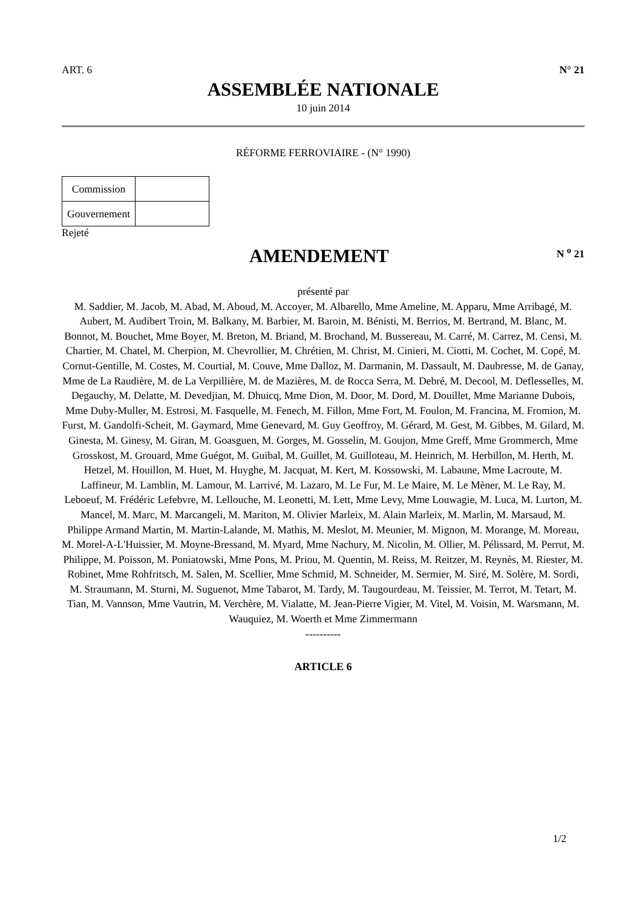ART. 6 N° 21
ASSEMBLÉE NATIONALE
10 juin 2014
RÉFORME FERROVIAIRE - (N° 1990)
| Commission | |
| Gouvernement | |
Rejeté
AMENDEMENT
N <sup>o</sup> 21
présenté par
M. Saddier, M. Jacob, M. Abad, M. Aboud, M. Accoyer, M. Albarello, Mme Ameline, M. Apparu, Mme Arribagé, M. Aubert, M. Audibert Troin, M. Balkany, M. Barbier, M. Baroin, M. Bénisti, M. Berrios, M. Bertrand, M. Blanc, M. Bonnot, M. Bouchet, Mme Boyer, M. Breton, M. Briand, M. Brochand, M. Bussereau, M. Carré, M. Carrez, M. Censi, M. Chartier, M. Chatel, M. Cherpion, M. Chevrollier, M. Chrétien, M. Christ, M. Cinieri, M. Ciotti, M. Cochet, M. Copé, M. Cornut-Gentille, M. Costes, M. Courtial, M. Couve, Mme Dalloz, M. Darmanin, M. Dassault, M. Daubresse, M. de Ganay, Mme de La Raudière, M. de La Verpillière, M. de Mazières, M. de Rocca Serra, M. Debré, M. Decool, M. Deflesselles, M. Degauchy, M. Delatte, M. Devedjian, M. Dhuicq, Mme Dion, M. Door, M. Dord, M. Douillet, Mme Marianne Dubois, Mme Duby-Muller, M. Estrosi, M. Fasquelle, M. Fenech, M. Fillon, Mme Fort, M. Foulon, M. Francina, M. Fromion, M. Furst, M. Gandolfi-Scheit, M. Gaymard, Mme Genevard, M. Guy Geoffroy, M. Gérard, M. Gest, M. Gibbes, M. Gilard, M. Ginesta, M. Ginesy, M. Giran, M. Goasguen, M. Gorges, M. Gosselin, M. Goujon, Mme Greff, Mme Grommerch, Mme Grosskost, M. Grouard, Mme Guégot, M. Guibal, M. Guillet, M. Guilloteau, M. Heinrich, M. Herbillon, M. Herth, M. Hetzel, M. Houillon, M. Huet, M. Huyghe, M. Jacquat, M. Kert, M. Kossowski, M. Labaune, Mme Lacroute, M. Laffineur, M. Lamblin, M. Lamour, M. Larrivé, M. Lazaro, M. Le Fur, M. Le Maire, M. Le Mèner, M. Le Ray, M. Leboeuf, M. Frédéric Lefebvre, M. Lellouche, M. Leonetti, M. Lett, Mme Levy, Mme Louwagie, M. Luca, M. Lurton, M. Mancel, M. Marc, M. Marcangeli, M. Mariton, M. Olivier Marleix, M. Alain Marleix, M. Marlin, M. Marsaud, M. Philippe Armand Martin, M. Martin-Lalande, M. Mathis, M. Meslot, M. Meunier, M. Mignon, M. Morange, M. Moreau, M. Morel-A-L'Huissier, M. Moyne-Bressand, M. Myard, Mme Nachury, M. Nicolin, M. Ollier, M. Pélissard, M. Perrut, M. Philippe, M. Poisson, M. Poniatowski, Mme Pons, M. Priou, M. Quentin, M. Reiss, M. Reitzer, M. Reynès, M. Riester, M. Robinet, Mme Rohfritsch, M. Salen, M. Scellier, Mme Schmid, M. Schneider, M. Sermier, M. Siré, M. Solère, M. Sordi, M. Straumann, M. Sturni, M. Suguenot, Mme Tabarot, M. Tardy, M. Taugourdeau, M. Teissier, M. Terrot, M. Tetart, M. Tian, M. Vannson, Mme Vautrin, M. Verchère, M. Vialatte, M. Jean-Pierre Vigier, M. Vitel, M. Voisin, M. Warsmann, M. Wauquiez, M. Woerth et Mme Zimmermann
----------
ARTICLE 6
1/2